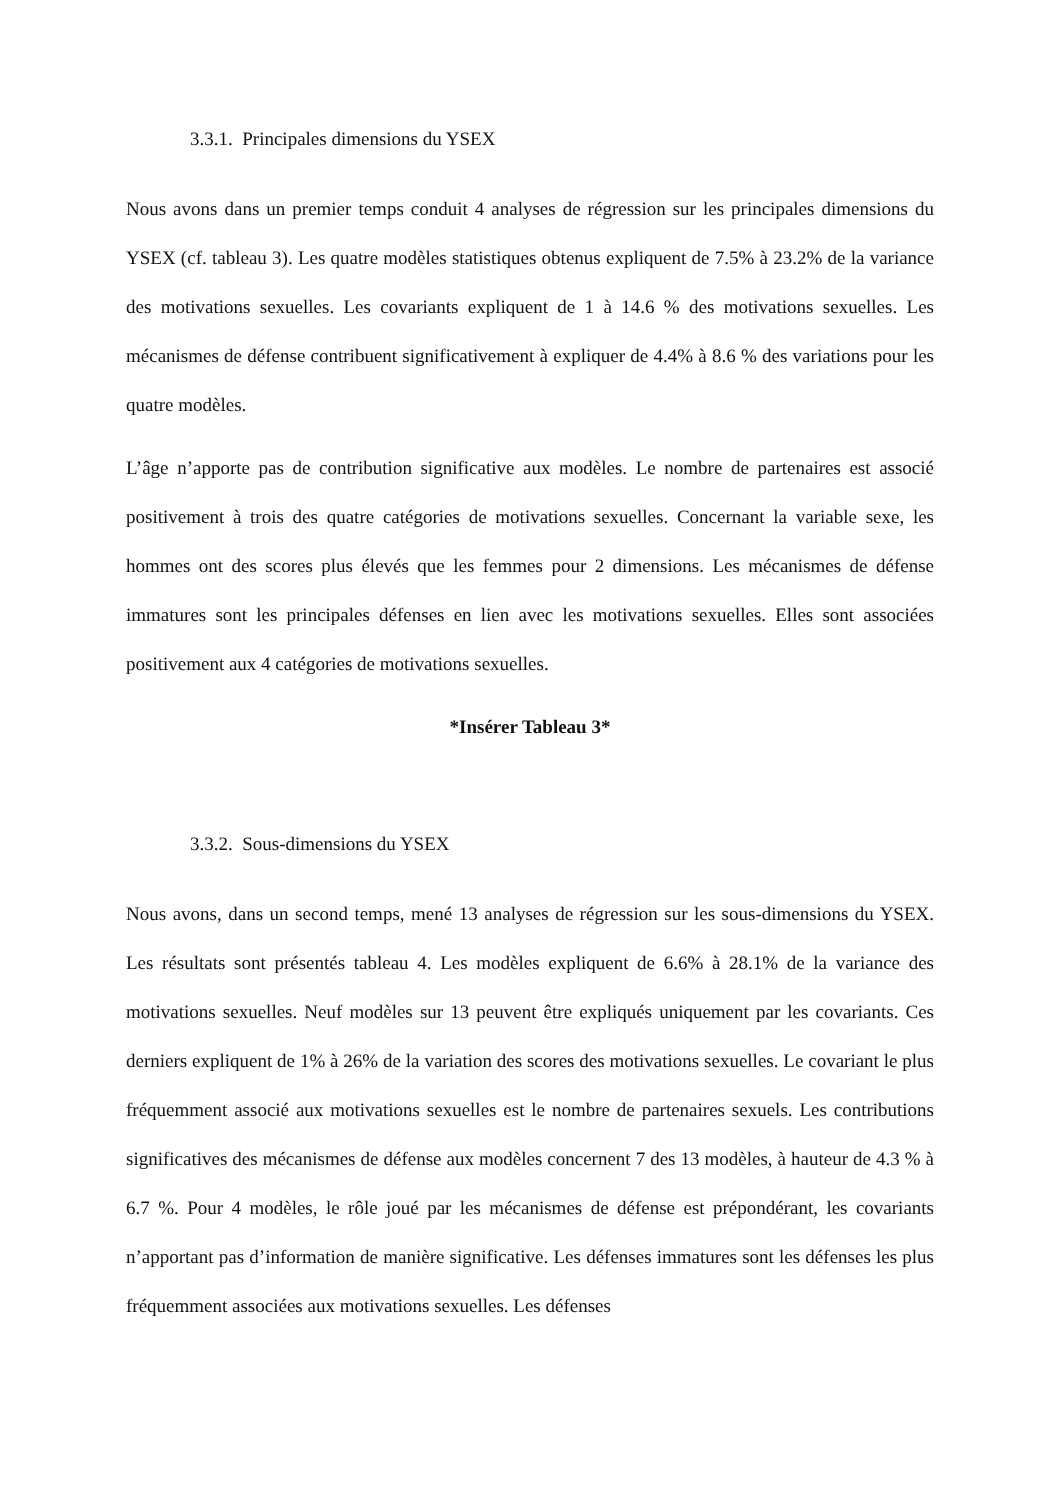3.3.1. Principales dimensions du YSEX
Nous avons dans un premier temps conduit 4 analyses de régression sur les principales dimensions du YSEX (cf. tableau 3). Les quatre modèles statistiques obtenus expliquent de 7.5% à 23.2% de la variance des motivations sexuelles. Les covariants expliquent de 1 à 14.6 % des motivations sexuelles. Les mécanismes de défense contribuent significativement à expliquer de 4.4% à 8.6 % des variations pour les quatre modèles.
L’âge n’apporte pas de contribution significative aux modèles. Le nombre de partenaires est associé positivement à trois des quatre catégories de motivations sexuelles. Concernant la variable sexe, les hommes ont des scores plus élevés que les femmes pour 2 dimensions. Les mécanismes de défense immatures sont les principales défenses en lien avec les motivations sexuelles. Elles sont associées positivement aux 4 catégories de motivations sexuelles.
*Insérer Tableau 3*
3.3.2. Sous-dimensions du YSEX
Nous avons, dans un second temps, mené 13 analyses de régression sur les sous-dimensions du YSEX. Les résultats sont présentés tableau 4. Les modèles expliquent de 6.6% à 28.1% de la variance des motivations sexuelles. Neuf modèles sur 13 peuvent être expliqués uniquement par les covariants. Ces derniers expliquent de 1% à 26% de la variation des scores des motivations sexuelles. Le covariant le plus fréquemment associé aux motivations sexuelles est le nombre de partenaires sexuels. Les contributions significatives des mécanismes de défense aux modèles concernent 7 des 13 modèles, à hauteur de 4.3 % à 6.7 %. Pour 4 modèles, le rôle joué par les mécanismes de défense est prépondérant, les covariants n’apportant pas d’information de manière significative. Les défenses immatures sont les défenses les plus fréquemment associées aux motivations sexuelles. Les défenses